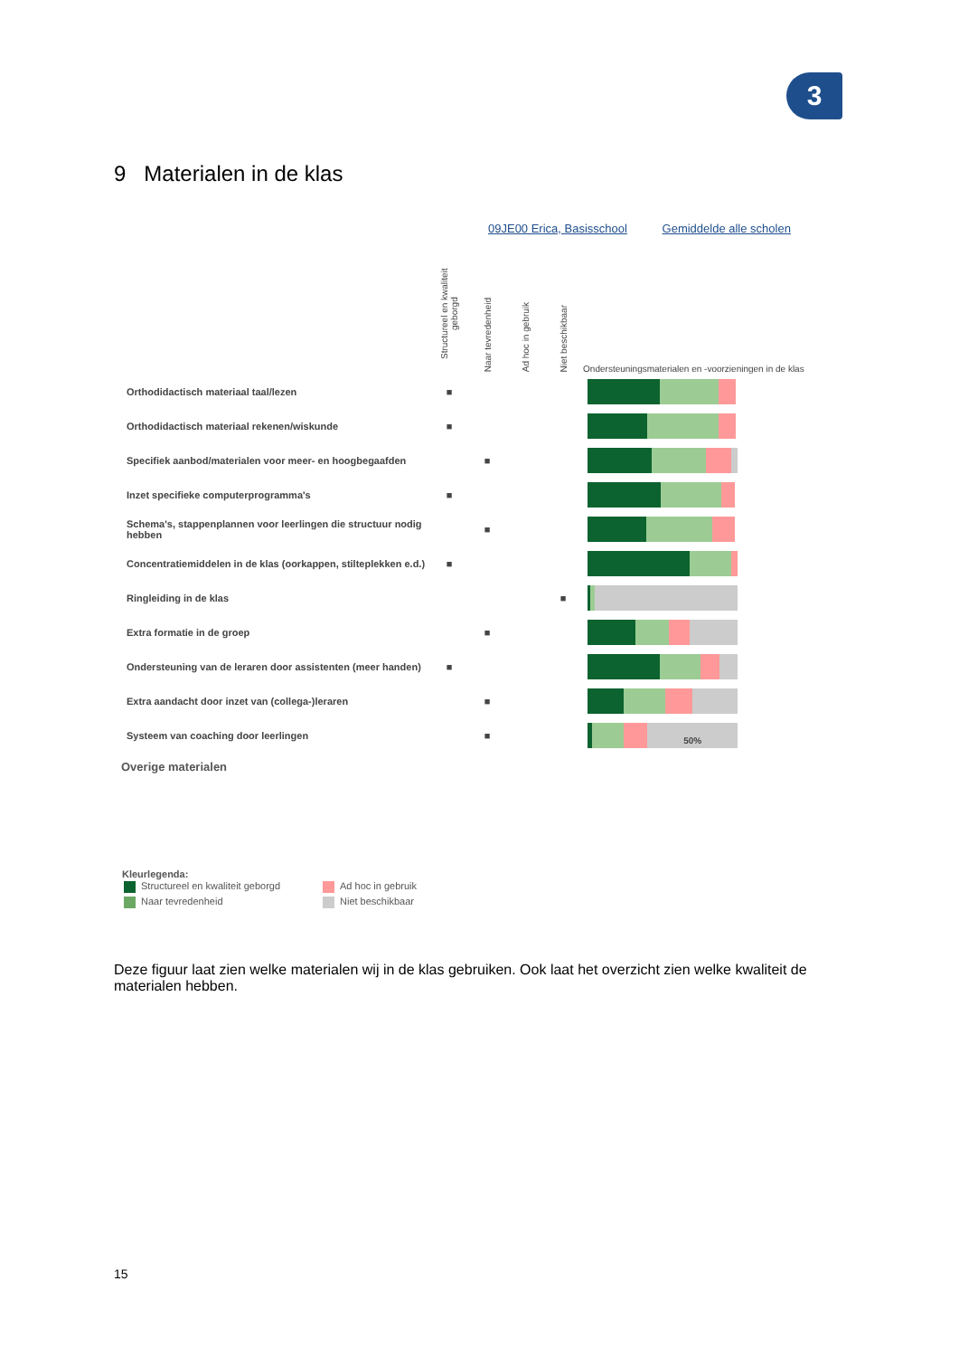3
9 Materialen in de klas
09JE00 Erica, Basisschool Gemiddelde alle scholen
| | Structureel en kwaliteit geborgd | Naar tevredenheid | Ad hoc in gebruik | Niet beschikbaar | Ondersteuningsmaterialen en -voorzieningen in de klas |
| --- | --- | --- | --- | --- | --- |
| Orthodidactisch materiaal taal/lezen | ■ | | | | |
| Orthodidactisch materiaal rekenen/wiskunde | ■ | | | | |
| Specifiek aanbod/materialen voor meer- en hoogbegaafden | | ■ | | | |
| Inzet specifieke computerprogramma's | ■ | | | | |
| Schema's, stappenplannen voor leerlingen die structuur nodig hebben | | ■ | | | |
| Concentratiemiddelen in de klas (oorkappen, stilteplekken e.d.) | ■ | | | | |
| Ringleiding in de klas | | | | ■ | |
| Extra formatie in de groep | | ■ | | | |
| Ondersteuning van de leraren door assistenten (meer handen) | ■ | | | | |
| Extra aandacht door inzet van (collega-)leraren | | ■ | | | |
| Systeem van coaching door leerlingen | | ■ | | | 50% |
Overige materialen
Kleurlegenda:
Structureel en kwaliteit geborgd Ad hoc in gebruik
Naar tevredenheid Niet beschikbaar
Deze figuur laat zien welke materialen wij in de klas gebruiken. Ook laat het overzicht zien welke kwaliteit de materialen hebben.
15